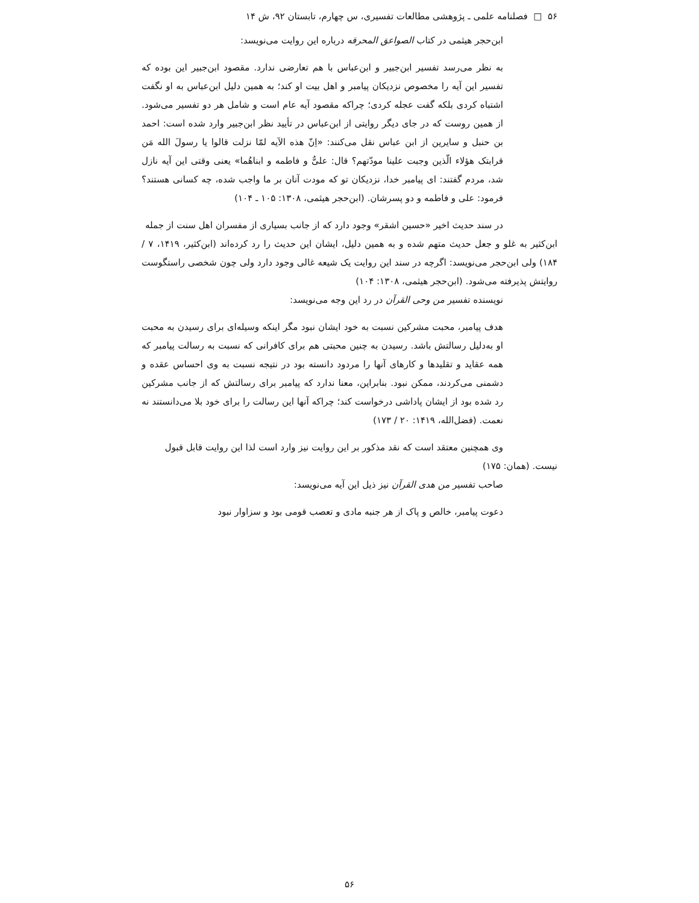۵۶ □ فصلنامه علمی ـ پژوهشی مطالعات تفسیری، س چهارم، تابستان ۹۲، ش ۱۴
ابن‌حجر هیثمی در کتاب الصواعق المحرقه درباره این روایت می‌نویسد:
به نظر می‌رسد تفسیر ابن‌جبیر و ابن‌عباس با هم تعارضی ندارد. مقصود ابن‌جبیر این بوده که تفسیر این آیه را مخصوص نزدیکان پیامبر و اهل بیت او کند؛ به همین دلیل ابن‌عباس به او نگفت اشتباه کردی بلکه گفت عجله کردی؛ چراکه مقصود آیه عام است و شامل هر دو تفسیر می‌شود. از همین روست که در جای دیگر روایتی از ابن‌عباس در تأیید نظر ابن‌جبیر وارد شده است: احمد بن حنبل و سایرین از ابن عباس نقل می‌کنند: «اِنّ هذه الآیه لمّا نزلت قالوا یا رسولَ الله مَن قرابتک هؤلاء الّذین وجبت علینا مودّتهم؟ قال: علیٌّ و فاطمه و ابناهُما» یعنی وقتی این آیه نازل شد، مردم گفتند: ای پیامبر خدا، نزدیکان تو که مودت آنان بر ما واجب شده، چه کسانی هستند؟ فرمود: علی و فاطمه و دو پسرشان. (ابن‌حجر هیثمی، ۱۳۰۸: ۱۰۵ ـ ۱۰۴)
در سند حدیث اخیر «حسین اشقر» وجود دارد که از جانب بسیاری از مفسران اهل سنت از جمله
ابن‌کثیر به غلو و جعل حدیث متهم شده و به همین دلیل، ایشان این حدیث را رد کرده‌اند (ابن‌کثیر، ۱۴۱۹، ۷ / ۱۸۴) ولی ابن‌حجر می‌نویسد: اگرچه در سند این روایت یک شیعه غالی وجود دارد ولی چون شخصی راستگوست روایتش پذیرفته می‌شود. (ابن‌حجر هیثمی، ۱۳۰۸: ۱۰۴)
نویسنده تفسیر من وحی القرآن در رد این وجه می‌نویسد:
هدف پیامبر، محبت مشرکین نسبت به خود ایشان نبود مگر اینکه وسیله‌ای برای رسیدن به محبت او به‌دلیل رسالتش باشد. رسیدن به چنین محبتی هم برای کافرانی که نسبت به رسالت پیامبر که همه عقاید و تقلیدها و کارهای آنها را مردود دانسته بود در نتیجه نسبت به وی احساس عقده و دشمنی می‌کردند، ممکن نبود. بنابراین، معنا ندارد که پیامبر برای رسالتش که از جانب مشرکین رد شده بود از ایشان پاداشی درخواست کند؛ چراکه آنها این رسالت را برای خود بلا می‌دانستند نه نعمت. (فضل‌الله، ۱۴۱۹: ۲۰ / ۱۷۳)
وی همچنین معتقد است که نقد مذکور بر این روایت نیز وارد است لذا این روایت قابل قبول
نیست. (همان: ۱۷۵)
صاحب تفسیر من هدی القرآن نیز ذیل این آیه می‌نویسد:
دعوت پیامبر، خالص و پاک از هر جنبه مادی و تعصب قومی بود و سزاوار نبود
۵۶